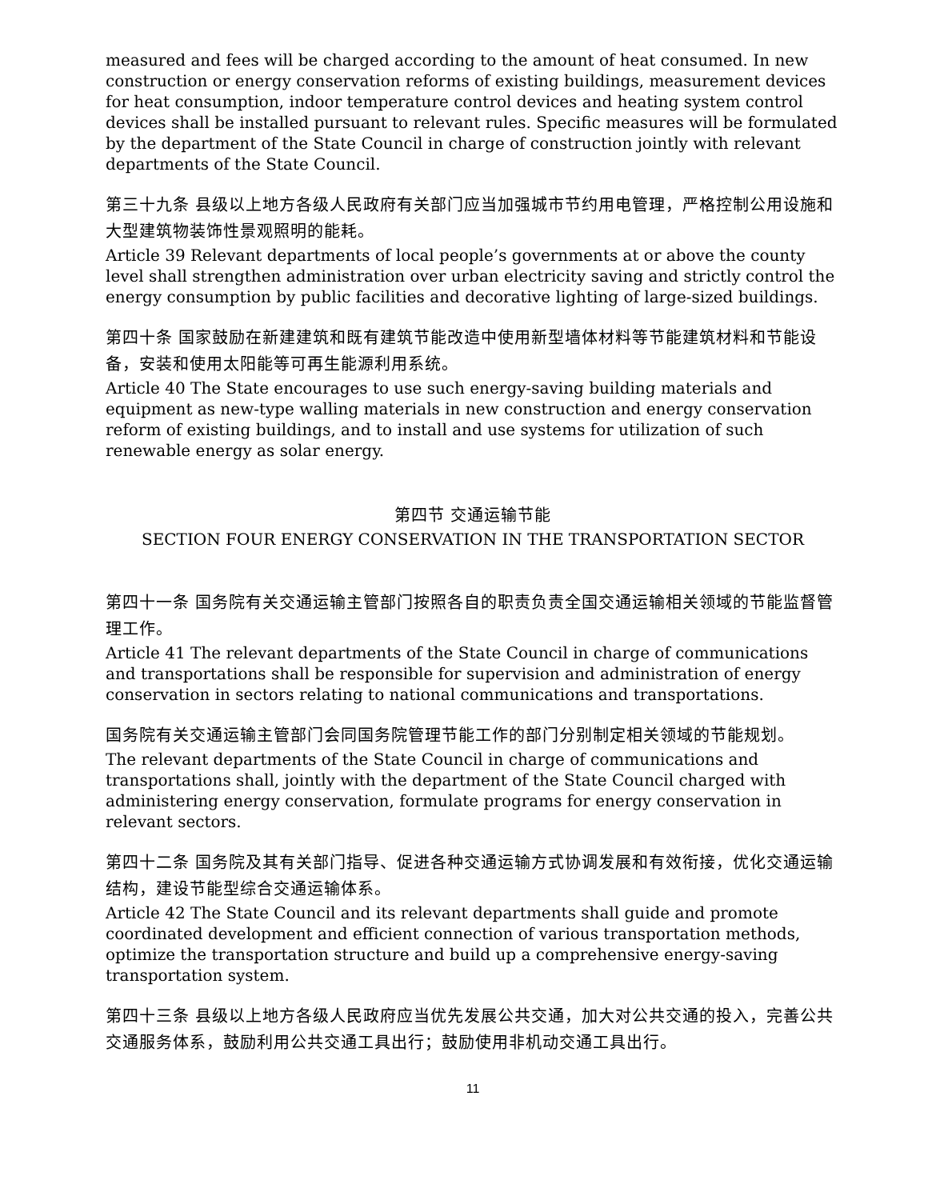measured and fees will be charged according to the amount of heat consumed. In new construction or energy conservation reforms of existing buildings, measurement devices for heat consumption, indoor temperature control devices and heating system control devices shall be installed pursuant to relevant rules. Specific measures will be formulated by the department of the State Council in charge of construction jointly with relevant departments of the State Council.
第三十九条 县级以上地方各级人民政府有关部门应当加强城市节约用电管理，严格控制公用设施和大型建筑物装饰性景观照明的能耗。
Article 39 Relevant departments of local people’s governments at or above the county level shall strengthen administration over urban electricity saving and strictly control the energy consumption by public facilities and decorative lighting of large-sized buildings.
第四十条 国家鼓励在新建建筑和既有建筑节能改造中使用新型墙体材料等节能建筑材料和节能设备，安装和使用太阳能等可再生能源利用系统。
Article 40 The State encourages to use such energy-saving building materials and equipment as new-type walling materials in new construction and energy conservation reform of existing buildings, and to install and use systems for utilization of such renewable energy as solar energy.
第四节 交通运输节能
SECTION FOUR ENERGY CONSERVATION IN THE TRANSPORTATION SECTOR
第四十一条 国务院有关交通运输主管部门按照各自的职责负责全国交通运输相关领域的节能监督管理工作。
Article 41 The relevant departments of the State Council in charge of communications and transportations shall be responsible for supervision and administration of energy conservation in sectors relating to national communications and transportations.
国务院有关交通运输主管部门会同国务院管理节能工作的部门分别制定相关领域的节能规划。
The relevant departments of the State Council in charge of communications and transportations shall, jointly with the department of the State Council charged with administering energy conservation, formulate programs for energy conservation in relevant sectors.
第四十二条 国务院及其有关部门指导、促进各种交通运输方式协调发展和有效衔接，优化交通运输结构，建设节能型综合交通运输体系。
Article 42 The State Council and its relevant departments shall guide and promote coordinated development and efficient connection of various transportation methods, optimize the transportation structure and build up a comprehensive energy-saving transportation system.
第四十三条 县级以上地方各级人民政府应当优先发展公共交通，加大对公共交通的投入，完善公共交通服务体系，鼓励利用公共交通工具出行；鼓励使用非机动交通工具出行。
11